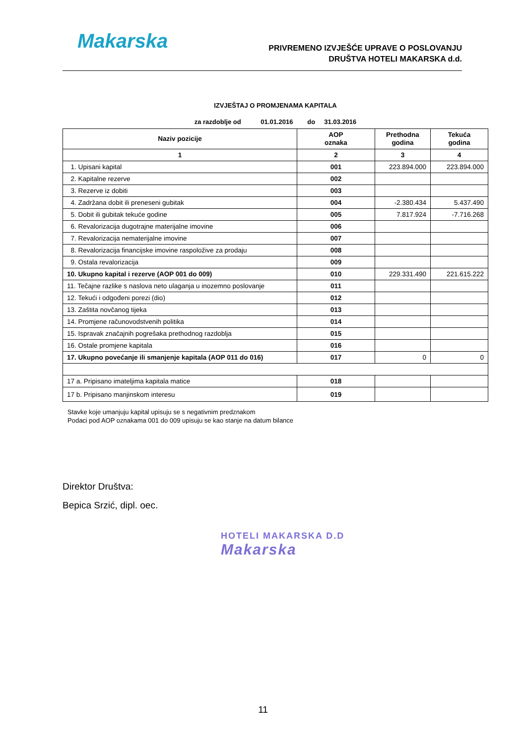Makarska
PRIVREMENO IZVJEŠĆE UPRAVE O POSLOVANJU
DRUŠTVA HOTELI MAKARSKA d.d.
IZVJEŠTAJ O PROMJENAMA KAPITALA
za razdoblje od 01.01.2016 do 31.03.2016
| Naziv pozicije | AOP oznaka | Prethodna godina | Tekuća godina |
| --- | --- | --- | --- |
| 1 | 2 | 3 | 4 |
| 1. Upisani kapital | 001 | 223.894.000 | 223.894.000 |
| 2. Kapitalne rezerve | 002 | | |
| 3. Rezerve iz dobiti | 003 | | |
| 4. Zadržana dobit ili preneseni gubitak | 004 | -2.380.434 | 5.437.490 |
| 5. Dobit ili gubitak tekuće godine | 005 | 7.817.924 | -7.716.268 |
| 6. Revalorizacija dugotrajne materijalne imovine | 006 | | |
| 7. Revalorizacija nematerijalne imovine | 007 | | |
| 8. Revalorizacija financijske imovine raspoložive za prodaju | 008 | | |
| 9. Ostala revalorizacija | 009 | | |
| 10. Ukupno kapital i rezerve (AOP 001 do 009) | 010 | 229.331.490 | 221.615.222 |
| 11. Tečajne razlike s naslova neto ulaganja u inozemno poslovanje | 011 | | |
| 12. Tekući i odgođeni porezi (dio) | 012 | | |
| 13. Zaštita novčanog tijeka | 013 | | |
| 14. Promjene računovodstvenih politika | 014 | | |
| 15. Ispravak značajnih pogrešaka prethodnog razdoblja | 015 | | |
| 16. Ostale promjene kapitala | 016 | | |
| 17. Ukupno povećanje ili smanjenje kapitala (AOP 011 do 016) | 017 | 0 | 0 |
| 17 a. Pripisano imateljima kapitala matice | 018 | | |
| 17 b. Pripisano manjinskom interesu | 019 | | |
Stavke koje umanjuju kapital upisuju se s negativnim predznakom
Podaci pod AOP oznakama 001 do 009 upisuju se kao stanje na datum bilance
Direktor Društva:
Bepica Srzić, dipl. oec.
HOTELI MAKARSKA D.D
Makarska
11